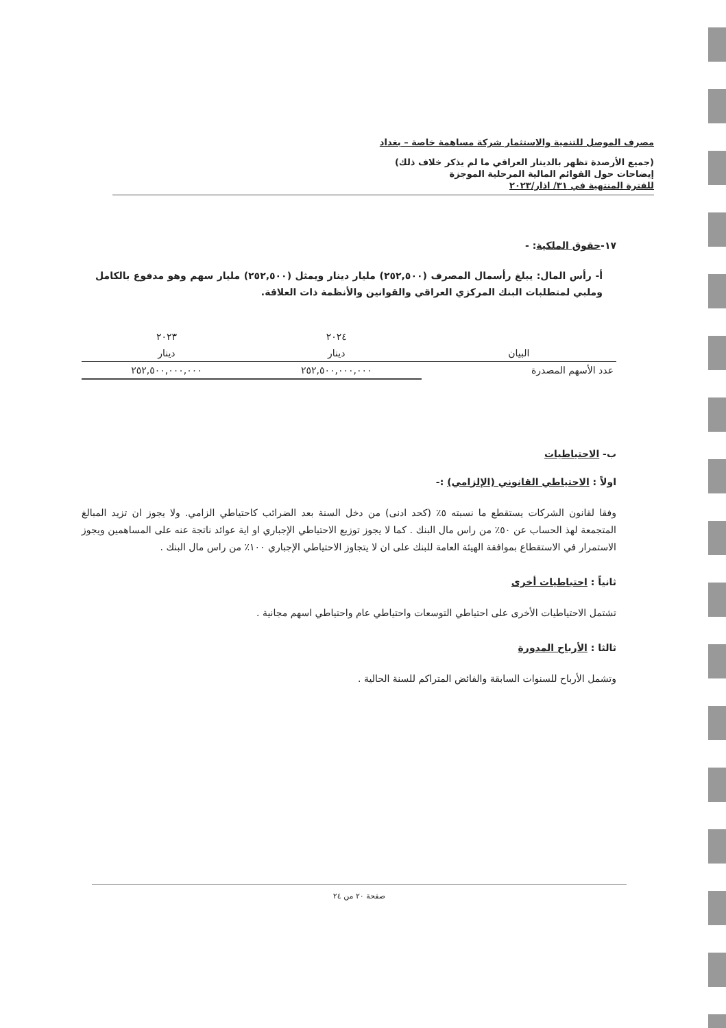مصرف الموصل للتنمية والاستثمار شركة مساهمة خاصة – بغداد
(جميع الأرصدة تظهر بالدينار العراقي ما لم يذكر خلاف ذلك)
إيضاحات حول القوائم المالية المرحلية الموجزة
للفترة المنتهية في ٣١/ اذار/٢٠٢٣
١٧-حقوق الملكية: -
أ- رأس المال: يبلغ رأسمال المصرف (٢٥٢,٥٠٠) مليار دينار ويمثل (٢٥٢,٥٠٠) مليار سهم وهو مدفوع بالكامل وملبي لمتطلبات البنك المركزي العراقي والقوانين والأنظمة ذات العلاقة.
| | ٢٠٢٤ | ٢٠٢٣ |
| --- | --- | --- |
| البيان | دينار | دينار |
| عدد الأسهم المصدرة | ٢٥٢,٥٠٠,٠٠٠,٠٠٠ | ٢٥٢,٥٠٠,٠٠٠,٠٠٠ |
ب- الاحتياطيات
اولاً : الاحتياطي القانوني (الإلزامي) :-
وفقا لقانون الشركات يستقطع ما نسبته ٥٪ (كحد ادنى) من دخل السنة بعد الضرائب كاحتياطي الزامي. ولا يجوز ان تزيد المبالغ المتجمعة لهذ الحساب عن ٥٠٪ من راس مال البنك . كما لا يجوز توزيع الاحتياطي الإجباري او اية عوائد ناتجة عنه على المساهمين ويجوز الاستمرار في الاستقطاع بموافقة الهيئة العامة للبنك على ان لا يتجاوز الاحتياطي الإجباري ١٠٠٪ من راس مال البنك .
ثانياً : احتياطيات أخرى
تشتمل الاحتياطيات الأخرى على احتياطي التوسعات واحتياطي عام واحتياطي اسهم مجانية .
ثالثا : الأرباح المدورة
وتشمل الأرباح للسنوات السابقة والفائض المتراكم للسنة الحالية .
صفحة ٢٠ من ٢٤